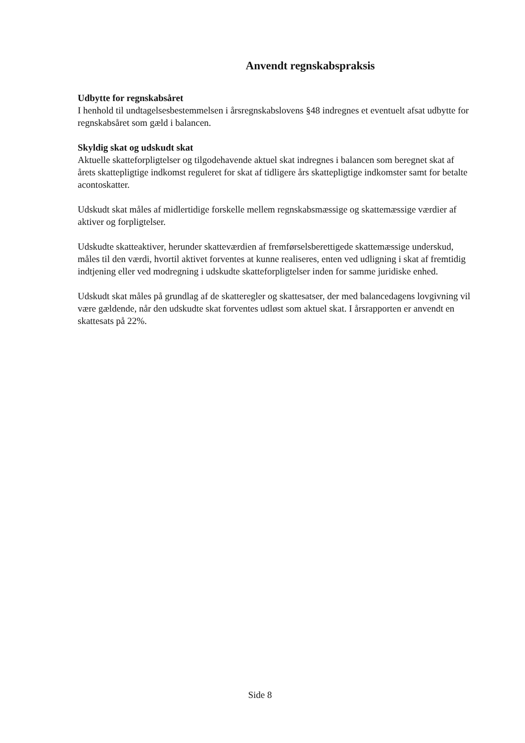Anvendt regnskabspraksis
Udbytte for regnskabsåret
I henhold til undtagelsesbestemmelsen i årsregnskabslovens §48 indregnes et eventuelt afsat udbytte for regnskabsåret som gæld i balancen.
Skyldig skat og udskudt skat
Aktuelle skatteforpligtelser og tilgodehavende aktuel skat indregnes i balancen som beregnet skat af årets skattepligtige indkomst reguleret for skat af tidligere års skattepligtige indkomster samt for betalte acontoskatter.
Udskudt skat måles af midlertidige forskelle mellem regnskabsmæssige og skattemæssige værdier af aktiver og forpligtelser.
Udskudte skatteaktiver, herunder skatteværdien af fremførselsberettigede skattemæssige underskud, måles til den værdi, hvortil aktivet forventes at kunne realiseres, enten ved udligning i skat af fremtidig indtjening eller ved modregning i udskudte skatteforpligtelser inden for samme juridiske enhed.
Udskudt skat måles på grundlag af de skatteregler og skattesatser, der med balancedagens lovgivning vil være gældende, når den udskudte skat forventes udløst som aktuel skat. I årsrapporten er anvendt en skattesats på 22%.
Side 8